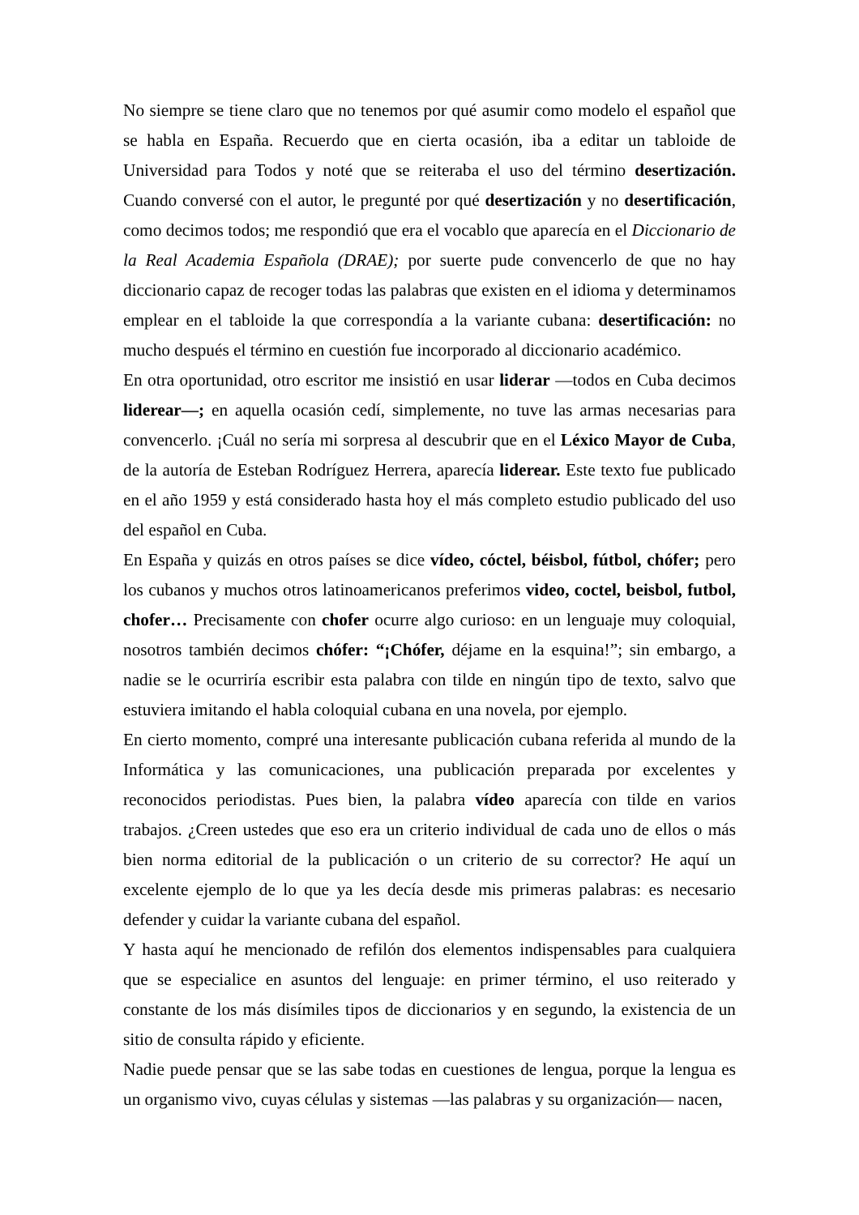No siempre se tiene claro que no tenemos por qué asumir como modelo el español que se habla en España. Recuerdo que en cierta ocasión, iba a editar un tabloide de Universidad para Todos y noté que se reiteraba el uso del término desertización. Cuando conversé con el autor, le pregunté por qué desertización y no desertificación, como decimos todos; me respondió que era el vocablo que aparecía en el Diccionario de la Real Academia Española (DRAE); por suerte pude convencerlo de que no hay diccionario capaz de recoger todas las palabras que existen en el idioma y determinamos emplear en el tabloide la que correspondía a la variante cubana: desertificación: no mucho después el término en cuestión fue incorporado al diccionario académico.
En otra oportunidad, otro escritor me insistió en usar liderar —todos en Cuba decimos liderear—; en aquella ocasión cedí, simplemente, no tuve las armas necesarias para convencerlo. ¡Cuál no sería mi sorpresa al descubrir que en el Léxico Mayor de Cuba, de la autoría de Esteban Rodríguez Herrera, aparecía liderear. Este texto fue publicado en el año 1959 y está considerado hasta hoy el más completo estudio publicado del uso del español en Cuba.
En España y quizás en otros países se dice vídeo, cóctel, béisbol, fútbol, chófer; pero los cubanos y muchos otros latinoamericanos preferimos video, coctel, beisbol, futbol, chofer… Precisamente con chofer ocurre algo curioso: en un lenguaje muy coloquial, nosotros también decimos chófer: “¡Chófer, déjame en la esquina!”; sin embargo, a nadie se le ocurriría escribir esta palabra con tilde en ningún tipo de texto, salvo que estuviera imitando el habla coloquial cubana en una novela, por ejemplo.
En cierto momento, compré una interesante publicación cubana referida al mundo de la Informática y las comunicaciones, una publicación preparada por excelentes y reconocidos periodistas. Pues bien, la palabra vídeo aparecía con tilde en varios trabajos. ¿Creen ustedes que eso era un criterio individual de cada uno de ellos o más bien norma editorial de la publicación o un criterio de su corrector? He aquí un excelente ejemplo de lo que ya les decía desde mis primeras palabras: es necesario defender y cuidar la variante cubana del español.
Y hasta aquí he mencionado de refilón dos elementos indispensables para cualquiera que se especialice en asuntos del lenguaje: en primer término, el uso reiterado y constante de los más disímiles tipos de diccionarios y en segundo, la existencia de un sitio de consulta rápido y eficiente.
Nadie puede pensar que se las sabe todas en cuestiones de lengua, porque la lengua es un organismo vivo, cuyas células y sistemas —las palabras y su organización— nacen,